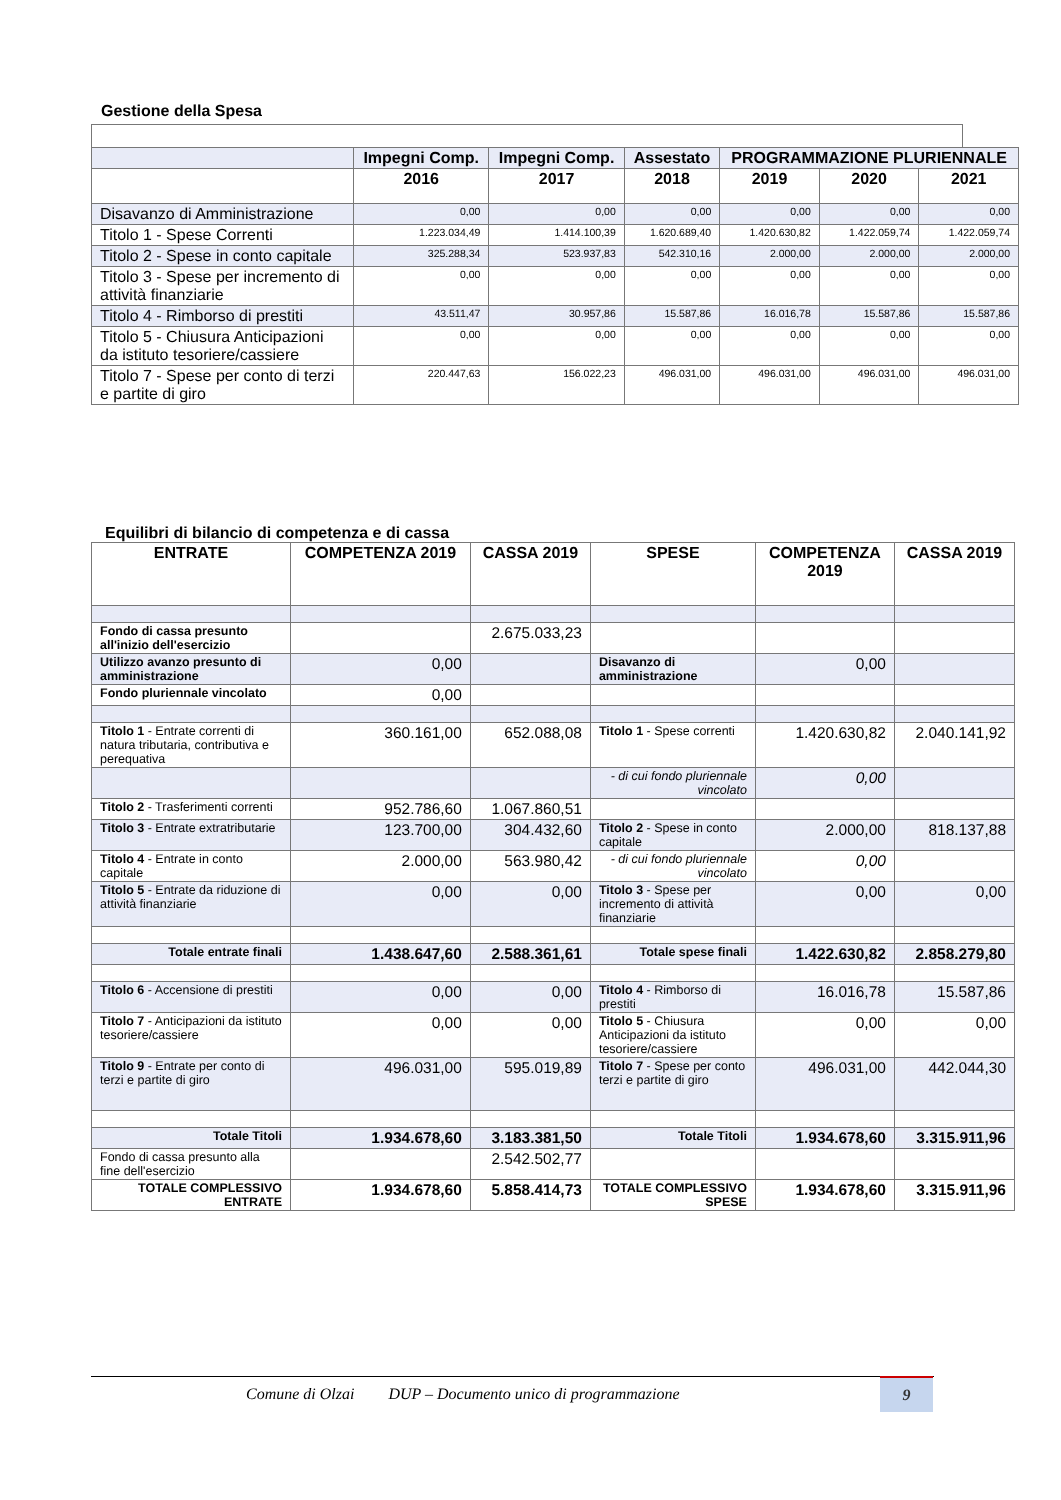Gestione della Spesa
| | Impegni Comp. | Impegni Comp. | Assestato | PROGRAMMAZIONE PLURIENNALE | | |
| --- | --- | --- | --- | --- | --- | --- |
| | 2016 | 2017 | 2018 | 2019 | 2020 | 2021 |
| Disavanzo di Amministrazione | 0,00 | 0,00 | 0,00 | 0,00 | 0,00 | 0,00 |
| Titolo 1 - Spese Correnti | 1.223.034,49 | 1.414.100,39 | 1.620.689,40 | 1.420.630,82 | 1.422.059,74 | 1.422.059,74 |
| Titolo 2 - Spese in conto capitale | 325.288,34 | 523.937,83 | 542.310,16 | 2.000,00 | 2.000,00 | 2.000,00 |
| Titolo 3 - Spese per incremento di attività finanziarie | 0,00 | 0,00 | 0,00 | 0,00 | 0,00 | 0,00 |
| Titolo 4 - Rimborso di prestiti | 43.511,47 | 30.957,86 | 15.587,86 | 16.016,78 | 15.587,86 | 15.587,86 |
| Titolo 5 - Chiusura Anticipazioni da istituto tesoriere/cassiere | 0,00 | 0,00 | 0,00 | 0,00 | 0,00 | 0,00 |
| Titolo 7 - Spese per conto di terzi e partite di giro | 220.447,63 | 156.022,23 | 496.031,00 | 496.031,00 | 496.031,00 | 496.031,00 |
Equilibri di bilancio di competenza e di cassa
| ENTRATE | COMPETENZA 2019 | CASSA 2019 | SPESE | COMPETENZA 2019 | CASSA 2019 |
| --- | --- | --- | --- | --- | --- |
| Fondo di cassa presunto all'inizio dell'esercizio | | 2.675.033,23 | | | |
| Utilizzo avanzo presunto di amministrazione | 0,00 | | Disavanzo di amministrazione | 0,00 | |
| Fondo pluriennale vincolato | 0,00 | | | | |
| Titolo 1 - Entrate correnti di natura tributaria, contributiva e perequativa | 360.161,00 | 652.088,08 | Titolo 1 - Spese correnti | 1.420.630,82 | 2.040.141,92 |
| | | | - di cui fondo pluriennale vincolato | 0,00 | |
| Titolo 2 - Trasferimenti correnti | 952.786,60 | 1.067.860,51 | | | |
| Titolo 3 - Entrate extratributarie | 123.700,00 | 304.432,60 | Titolo 2 - Spese in conto capitale | 2.000,00 | 818.137,88 |
| Titolo 4 - Entrate in conto capitale | 2.000,00 | 563.980,42 | - di cui fondo pluriennale vincolato | 0,00 | |
| Titolo 5 - Entrate da riduzione di attività finanziarie | 0,00 | 0,00 | Titolo 3 - Spese per incremento di attività finanziarie | 0,00 | 0,00 |
| Totale entrate finali | 1.438.647,60 | 2.588.361,61 | Totale spese finali | 1.422.630,82 | 2.858.279,80 |
| Titolo 6 - Accensione di prestiti | 0,00 | 0,00 | Titolo 4 - Rimborso di prestiti | 16.016,78 | 15.587,86 |
| Titolo 7 - Anticipazioni da istituto tesoriere/cassiere | 0,00 | 0,00 | Titolo 5 - Chiusura Anticipazioni da istituto tesoriere/cassiere | 0,00 | 0,00 |
| Titolo 9 - Entrate per conto di terzi e partite di giro | 496.031,00 | 595.019,89 | Titolo 7 - Spese per conto terzi e partite di giro | 496.031,00 | 442.044,30 |
| Totale Titoli | 1.934.678,60 | 3.183.381,50 | Totale Titoli | 1.934.678,60 | 3.315.911,96 |
| Fondo di cassa presunto alla fine dell'esercizio | | 2.542.502,77 | | | |
| TOTALE COMPLESSIVO ENTRATE | 1.934.678,60 | 5.858.414,73 | TOTALE COMPLESSIVO SPESE | 1.934.678,60 | 3.315.911,96 |
Comune di Olzai DUP – Documento unico di programmazione 9